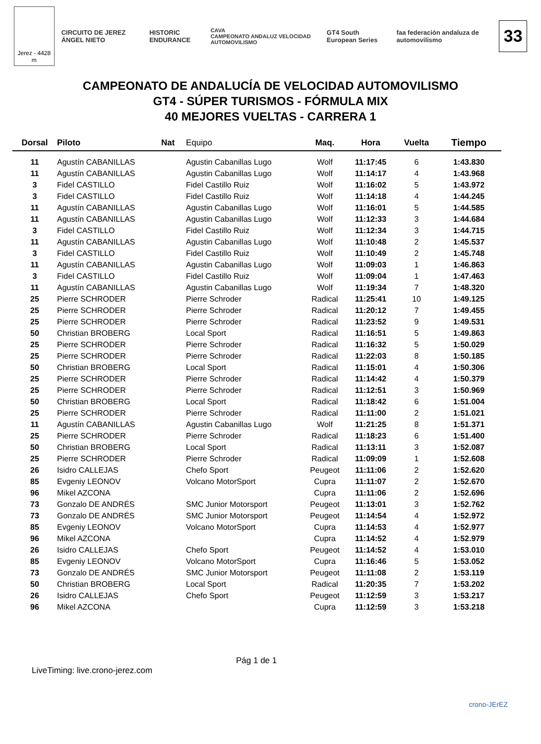Jerez - 4428 m
CIRCUITO DE JEREZ ÁNGEL NIETO HISTORIC ENDURANCE
CAVA
CAMPEONATO ANDALUZ VELOCIDAD AUTOMOVILISMO
GT4 South European Series
faa federación andaluza de automovilismo
33
CAMPEONATO DE ANDALUCÍA DE VELOCIDAD AUTOMOVILISMO
GT4 - SÚPER TURISMOS - FÓRMULA MIX
40 MEJORES VUELTAS - CARRERA 1
| Dorsal | Piloto | Nat | Equipo | Maq. | Hora | Vuelta | Tiempo |
| --- | --- | --- | --- | --- | --- | --- | --- |
| 11 | Agustín CABANILLAS | | Agustin Cabanillas Lugo | Wolf | 11:17:45 | 6 | 1:43.830 |
| 11 | Agustín CABANILLAS | | Agustin Cabanillas Lugo | Wolf | 11:14:17 | 4 | 1:43.968 |
| 3 | Fidel CASTILLO | | Fidel Castillo Ruiz | Wolf | 11:16:02 | 5 | 1:43.972 |
| 3 | Fidel CASTILLO | | Fidel Castillo Ruiz | Wolf | 11:14:18 | 4 | 1:44.245 |
| 11 | Agustín CABANILLAS | | Agustin Cabanillas Lugo | Wolf | 11:16:01 | 5 | 1:44.585 |
| 11 | Agustín CABANILLAS | | Agustin Cabanillas Lugo | Wolf | 11:12:33 | 3 | 1:44.684 |
| 3 | Fidel CASTILLO | | Fidel Castillo Ruiz | Wolf | 11:12:34 | 3 | 1:44.715 |
| 11 | Agustín CABANILLAS | | Agustin Cabanillas Lugo | Wolf | 11:10:48 | 2 | 1:45.537 |
| 3 | Fidel CASTILLO | | Fidel Castillo Ruiz | Wolf | 11:10:49 | 2 | 1:45.748 |
| 11 | Agustín CABANILLAS | | Agustin Cabanillas Lugo | Wolf | 11:09:03 | 1 | 1:46.863 |
| 3 | Fidel CASTILLO | | Fidel Castillo Ruiz | Wolf | 11:09:04 | 1 | 1:47.463 |
| 11 | Agustín CABANILLAS | | Agustin Cabanillas Lugo | Wolf | 11:19:34 | 7 | 1:48.320 |
| 25 | Pierre SCHRODER | | Pierre Schroder | Radical | 11:25:41 | 10 | 1:49.125 |
| 25 | Pierre SCHRODER | | Pierre Schroder | Radical | 11:20:12 | 7 | 1:49.455 |
| 25 | Pierre SCHRODER | | Pierre Schroder | Radical | 11:23:52 | 9 | 1:49.531 |
| 50 | Christian BROBERG | | Local Sport | Radical | 11:16:51 | 5 | 1:49.863 |
| 25 | Pierre SCHRODER | | Pierre Schroder | Radical | 11:16:32 | 5 | 1:50.029 |
| 25 | Pierre SCHRODER | | Pierre Schroder | Radical | 11:22:03 | 8 | 1:50.185 |
| 50 | Christian BROBERG | | Local Sport | Radical | 11:15:01 | 4 | 1:50.306 |
| 25 | Pierre SCHRODER | | Pierre Schroder | Radical | 11:14:42 | 4 | 1:50.379 |
| 25 | Pierre SCHRODER | | Pierre Schroder | Radical | 11:12:51 | 3 | 1:50.969 |
| 50 | Christian BROBERG | | Local Sport | Radical | 11:18:42 | 6 | 1:51.004 |
| 25 | Pierre SCHRODER | | Pierre Schroder | Radical | 11:11:00 | 2 | 1:51.021 |
| 11 | Agustín CABANILLAS | | Agustin Cabanillas Lugo | Wolf | 11:21:25 | 8 | 1:51.371 |
| 25 | Pierre SCHRODER | | Pierre Schroder | Radical | 11:18:23 | 6 | 1:51.400 |
| 50 | Christian BROBERG | | Local Sport | Radical | 11:13:11 | 3 | 1:52.087 |
| 25 | Pierre SCHRODER | | Pierre Schroder | Radical | 11:09:09 | 1 | 1:52.608 |
| 26 | Isidro CALLEJAS | | Chefo Sport | Peugeot | 11:11:06 | 2 | 1:52.620 |
| 85 | Evgeniy LEONOV | | Volcano MotorSport | Cupra | 11:11:07 | 2 | 1:52.670 |
| 96 | Mikel AZCONA | | | Cupra | 11:11:06 | 2 | 1:52.696 |
| 73 | Gonzalo DE ANDRÉS | | SMC Junior Motorsport | Peugeot | 11:13:01 | 3 | 1:52.762 |
| 73 | Gonzalo DE ANDRÉS | | SMC Junior Motorsport | Peugeot | 11:14:54 | 4 | 1:52.972 |
| 85 | Evgeniy LEONOV | | Volcano MotorSport | Cupra | 11:14:53 | 4 | 1:52.977 |
| 96 | Mikel AZCONA | | | Cupra | 11:14:52 | 4 | 1:52.979 |
| 26 | Isidro CALLEJAS | | Chefo Sport | Peugeot | 11:14:52 | 4 | 1:53.010 |
| 85 | Evgeniy LEONOV | | Volcano MotorSport | Cupra | 11:16:46 | 5 | 1:53.052 |
| 73 | Gonzalo DE ANDRÉS | | SMC Junior Motorsport | Peugeot | 11:11:08 | 2 | 1:53.119 |
| 50 | Christian BROBERG | | Local Sport | Radical | 11:20:35 | 7 | 1:53.202 |
| 26 | Isidro CALLEJAS | | Chefo Sport | Peugeot | 11:12:59 | 3 | 1:53.217 |
| 96 | Mikel AZCONA | | | Cupra | 11:12:59 | 3 | 1:53.218 |
Pág 1 de 1
LiveTiming: live.crono-jerez.com
crono-JErEZ